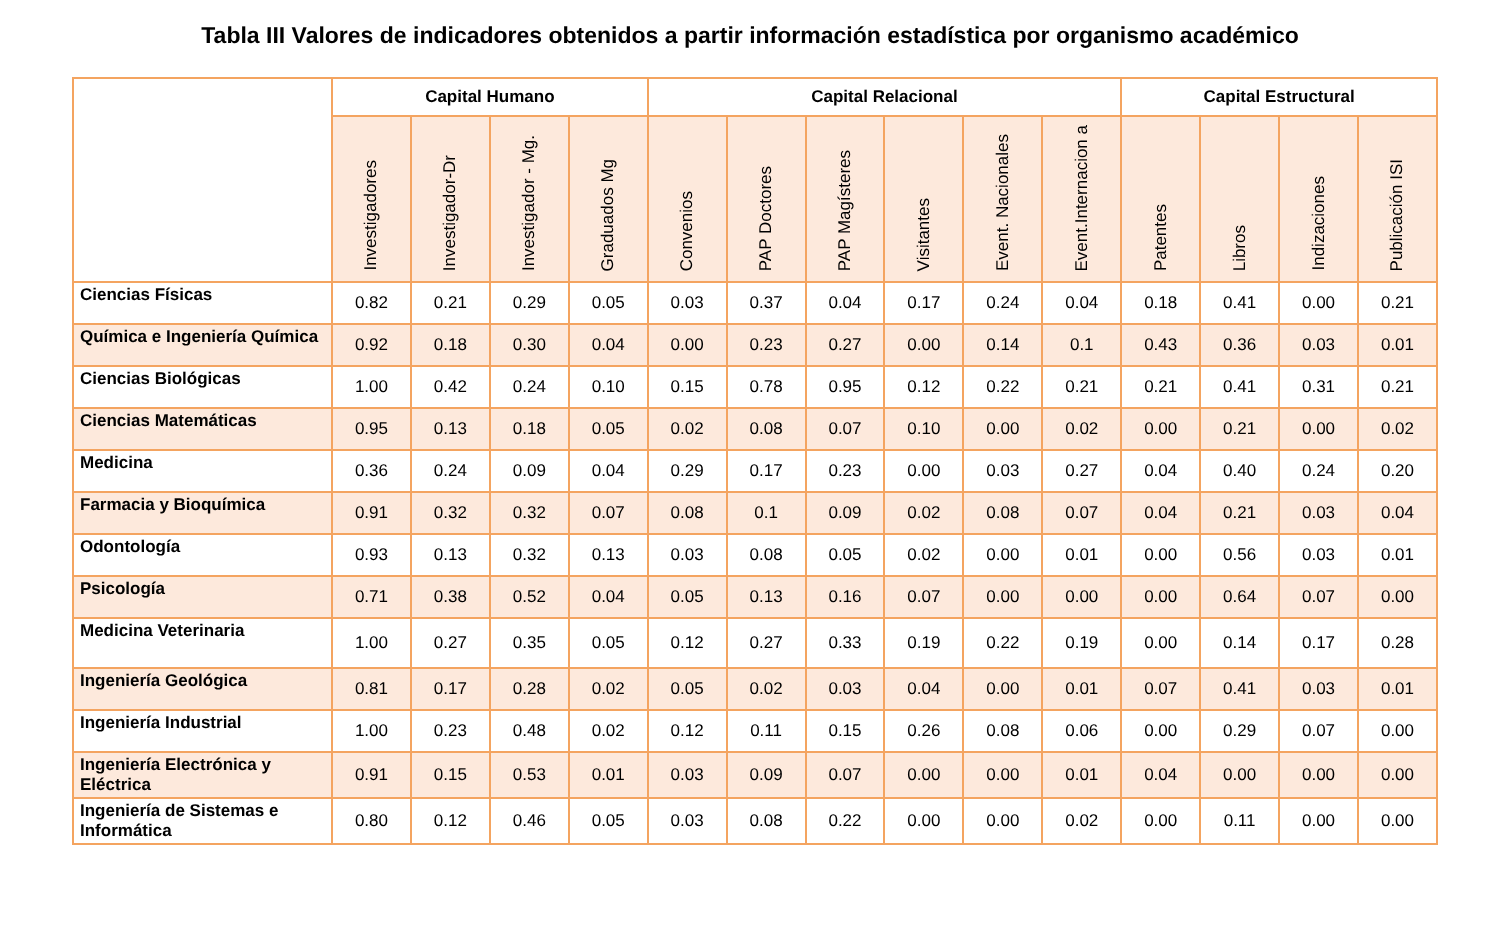Tabla III Valores de indicadores obtenidos a partir información estadística por organismo académico
| | Capital Humano | | | | Capital Relacional | | | | | | Capital Estructural | | | |
| --- | --- | --- | --- | --- | --- | --- | --- | --- | --- | --- | --- | --- | --- | --- |
| | Investigadores | Investigador-Dr | Investigador - Mg. | Graduados Mg | Convenios | PAP Doctores | PAP Magísteres | Visitantes | Event. Nacionales | Event.Internacion a | Patentes | Libros | Indizaciones | Publicación ISI |
| Ciencias Físicas | 0.82 | 0.21 | 0.29 | 0.05 | 0.03 | 0.37 | 0.04 | 0.17 | 0.24 | 0.04 | 0.18 | 0.41 | 0.00 | 0.21 |
| Química e Ingeniería Química | 0.92 | 0.18 | 0.30 | 0.04 | 0.00 | 0.23 | 0.27 | 0.00 | 0.14 | 0.1 | 0.43 | 0.36 | 0.03 | 0.01 |
| Ciencias Biológicas | 1.00 | 0.42 | 0.24 | 0.10 | 0.15 | 0.78 | 0.95 | 0.12 | 0.22 | 0.21 | 0.21 | 0.41 | 0.31 | 0.21 |
| Ciencias Matemáticas | 0.95 | 0.13 | 0.18 | 0.05 | 0.02 | 0.08 | 0.07 | 0.10 | 0.00 | 0.02 | 0.00 | 0.21 | 0.00 | 0.02 |
| Medicina | 0.36 | 0.24 | 0.09 | 0.04 | 0.29 | 0.17 | 0.23 | 0.00 | 0.03 | 0.27 | 0.04 | 0.40 | 0.24 | 0.20 |
| Farmacia y Bioquímica | 0.91 | 0.32 | 0.32 | 0.07 | 0.08 | 0.1 | 0.09 | 0.02 | 0.08 | 0.07 | 0.04 | 0.21 | 0.03 | 0.04 |
| Odontología | 0.93 | 0.13 | 0.32 | 0.13 | 0.03 | 0.08 | 0.05 | 0.02 | 0.00 | 0.01 | 0.00 | 0.56 | 0.03 | 0.01 |
| Psicología | 0.71 | 0.38 | 0.52 | 0.04 | 0.05 | 0.13 | 0.16 | 0.07 | 0.00 | 0.00 | 0.00 | 0.64 | 0.07 | 0.00 |
| Medicina Veterinaria | 1.00 | 0.27 | 0.35 | 0.05 | 0.12 | 0.27 | 0.33 | 0.19 | 0.22 | 0.19 | 0.00 | 0.14 | 0.17 | 0.28 |
| Ingeniería Geológica | 0.81 | 0.17 | 0.28 | 0.02 | 0.05 | 0.02 | 0.03 | 0.04 | 0.00 | 0.01 | 0.07 | 0.41 | 0.03 | 0.01 |
| Ingeniería Industrial | 1.00 | 0.23 | 0.48 | 0.02 | 0.12 | 0.11 | 0.15 | 0.26 | 0.08 | 0.06 | 0.00 | 0.29 | 0.07 | 0.00 |
| Ingeniería Electrónica y Eléctrica | 0.91 | 0.15 | 0.53 | 0.01 | 0.03 | 0.09 | 0.07 | 0.00 | 0.00 | 0.01 | 0.04 | 0.00 | 0.00 | 0.00 |
| Ingeniería de Sistemas e Informática | 0.80 | 0.12 | 0.46 | 0.05 | 0.03 | 0.08 | 0.22 | 0.00 | 0.00 | 0.02 | 0.00 | 0.11 | 0.00 | 0.00 |